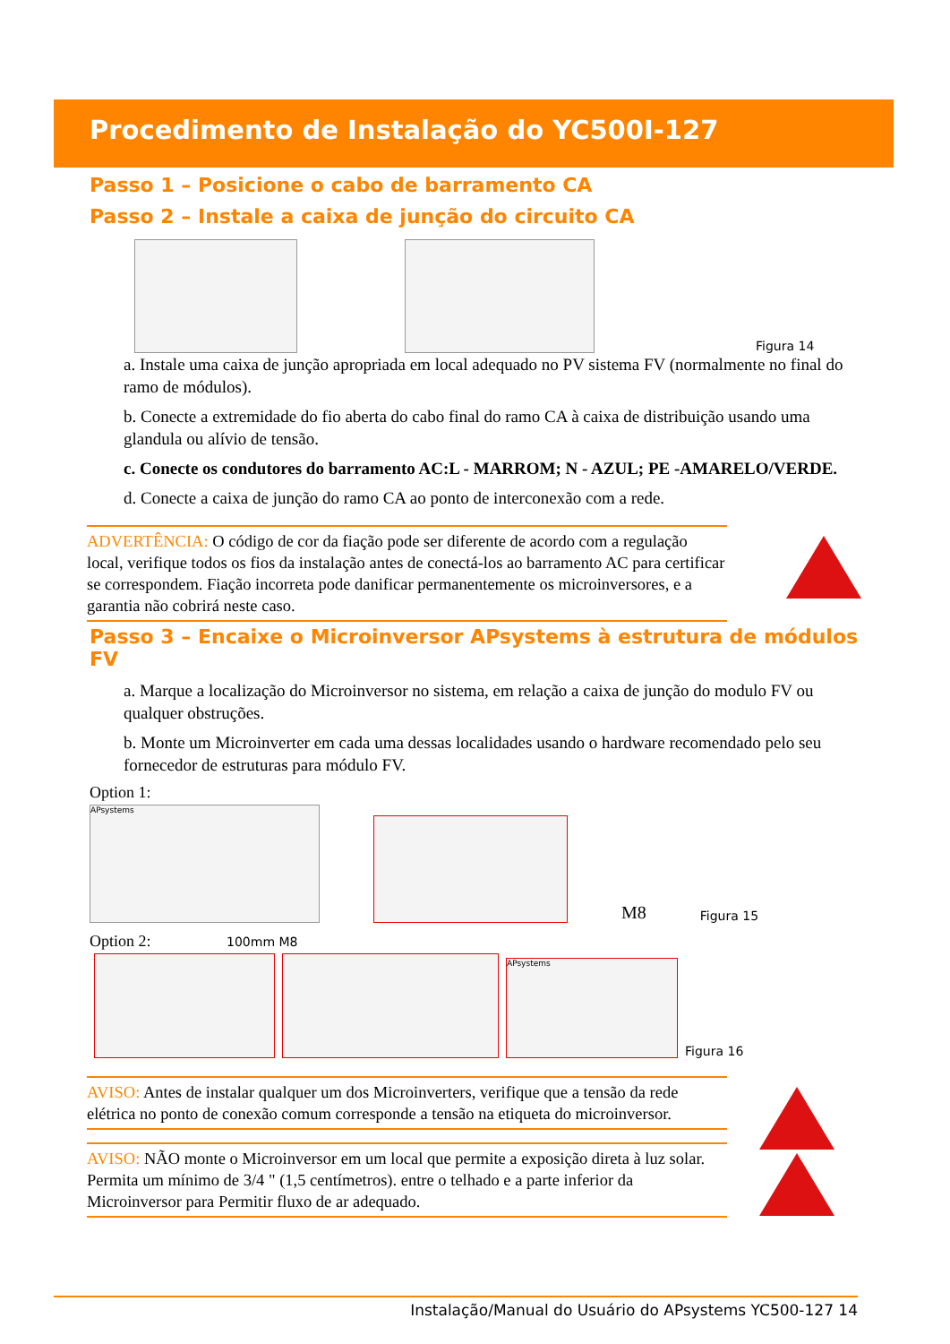Procedimento de Instalação do YC500I-127
Passo 1 – Posicione o cabo de barramento CA
Passo 2 – Instale a caixa de junção do circuito CA
Figura 14
a. Instale uma caixa de junção apropriada em local adequado no PV sistema FV (normalmente no final do ramo de módulos).
b. Conecte a extremidade do fio aberta do cabo final do ramo CA à caixa de distribuição usando uma glandula ou alívio de tensão.
c. Conecte os condutores do barramento AC:L - MARROM; N - AZUL; PE -AMARELO/VERDE.
d. Conecte a caixa de junção do ramo CA ao ponto de interconexão com a rede.
ADVERTÊNCIA: O código de cor da fiação pode ser diferente de acordo com a regulação local, verifique todos os fios da instalação antes de conectá-los ao barramento AC para certificar se correspondem. Fiação incorreta pode danificar permanentemente os microinversores, e a garantia não cobrirá neste caso.
Passo 3 – Encaixe o Microinversor APsystems à estrutura de módulos FV
a. Marque a localização do Microinversor no sistema, em relação a caixa de junção do modulo FV ou qualquer obstruções.
b. Monte um Microinverter em cada uma dessas localidades usando o hardware recomendado pelo seu fornecedor de estruturas para módulo FV.
Option 1:
APsystems
M8 Figura 15
Option 2: 100mm M8
APsystems
Figura 16
AVISO: Antes de instalar qualquer um dos Microinverters, verifique que a tensão da rede elétrica no ponto de conexão comum corresponde a tensão na etiqueta do microinversor.
AVISO: NÃO monte o Microinversor em um local que permite a exposição direta à luz solar. Permita um mínimo de 3/4 " (1,5 centímetros). entre o telhado e a parte inferior da Microinversor para Permitir fluxo de ar adequado.
Instalação/Manual do Usuário do APsystems YC500-127 14